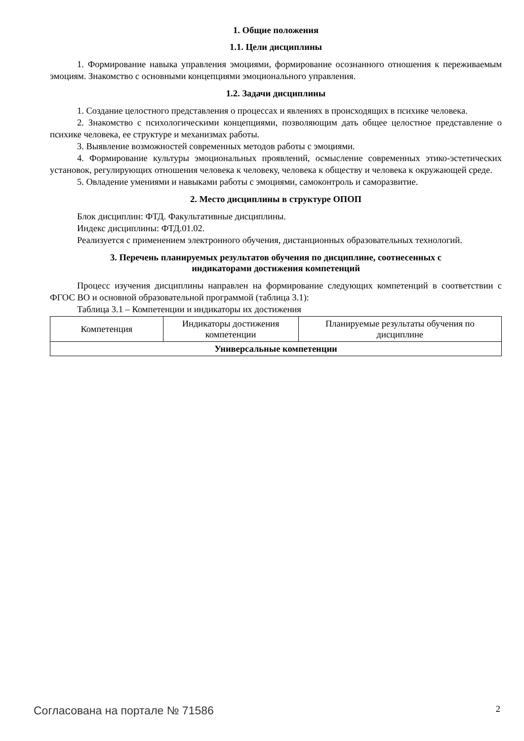1. Общие положения
1.1. Цели дисциплины
1. Формирование навыка управления эмоциями, формирование осознанного отношения к переживаемым эмоциям. Знакомство с основными концепциями эмоционального управления.
1.2. Задачи дисциплины
1. Создание целостного представления о процессах и явлениях в происходящих в психике человека.
2. Знакомство с психологическими концепциями, позволяющим дать общее целостное представление о психике человека, ее структуре и механизмах работы.
3. Выявление возможностей современных методов работы с эмоциями.
4. Формирование культуры эмоциональных проявлений, осмысление современных этико-эстетических установок, регулирующих отношения человека к человеку, человека к обществу и человека к окружающей среде.
5. Овладение умениями и навыками работы с эмоциями, самоконтроль и саморазвитие.
2. Место дисциплины в структуре ОПОП
Блок дисциплин: ФТД. Факультативные дисциплины.
Индекс дисциплины: ФТД.01.02.
Реализуется с применением электронного обучения, дистанционных образовательных технологий.
3. Перечень планируемых результатов обучения по дисциплине, соотнесенных с
индикаторами достижения компетенций
Процесс изучения дисциплины направлен на формирование следующих компетенций в соответствии с ФГОС ВО и основной образовательной программой (таблица 3.1):
Таблица 3.1 – Компетенции и индикаторы их достижения
| Компетенция | Индикаторы достижения компетенции | Планируемые результаты обучения по дисциплине |
| --- | --- | --- |
| Универсальные компетенции | | |
Согласована на портале № 71586 2